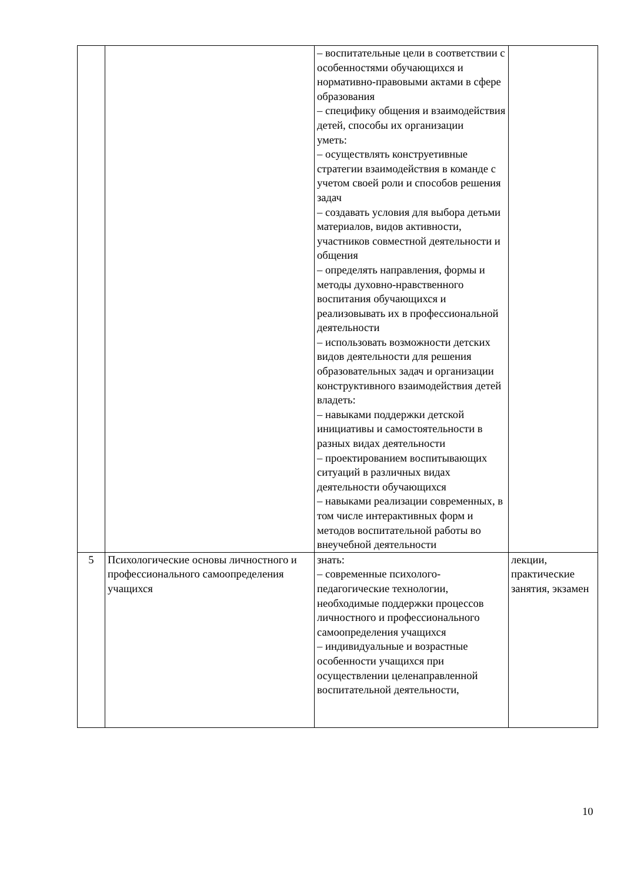| | | – воспитательные цели в соответствии с особенностями обучающихся и нормативно-правовыми актами в сфере образования – специфику общения и взаимодействия детей, способы их организации уметь: – осуществлять конструетивные стратегии взаимодействия в команде с учетом своей роли и способов решения задач – создавать условия для выбора детьми материалов, видов активности, участников совместной деятельности и общения – определять направления, формы и методы духовно-нравственного воспитания обучающихся и реализовывать их в профессиональной деятельности – использовать возможности детских видов деятельности для решения образовательных задач и организации конструктивного взаимодействия детей владеть: – навыками поддержки детской инициативы и самостоятельности в разных видах деятельности – проектированием воспитывающих ситуаций в различных видах деятельности обучающихся – навыками реализации современных, в том числе интерактивных форм и методов воспитательной работы во внеучебной деятельности | |
| 5 | Психологические основы личностного и профессионального самоопределения учащихся | знать: – современные психолого-педагогические технологии, необходимые поддержки процессов личностного и профессионального самоопределения учащихся – индивидуальные и возрастные особенности учащихся при осуществлении целенаправленной воспитательной деятельности, | лекции, практические занятия, экзамен |
10